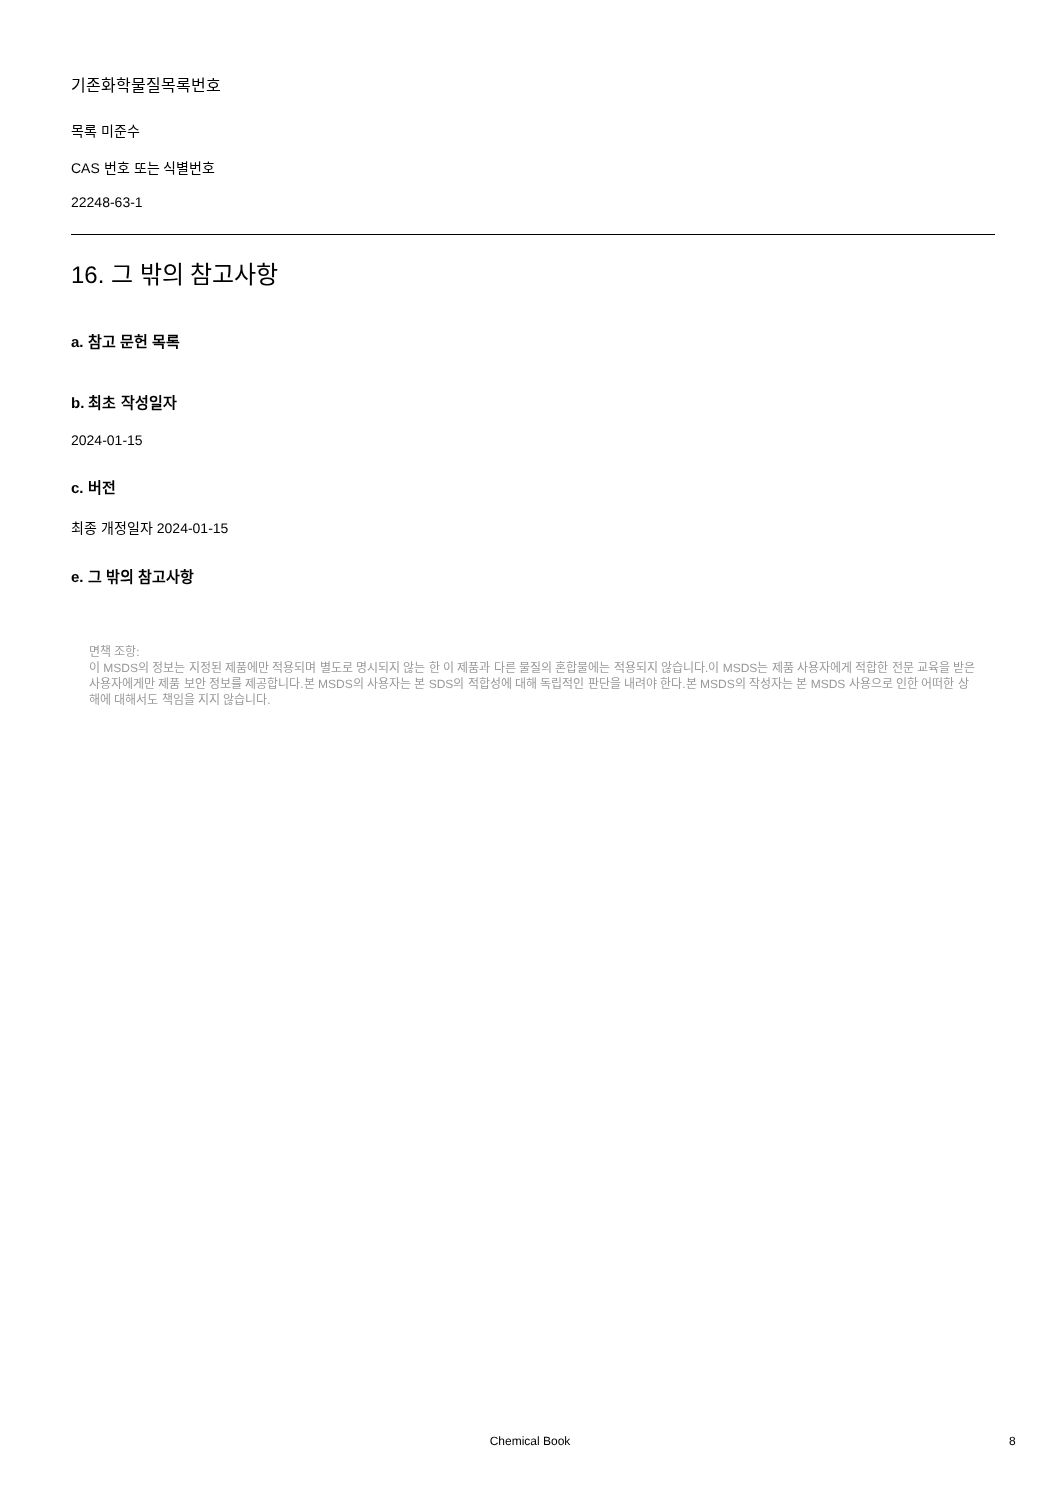기존화학물질목록번호
목록 미준수
CAS 번호 또는 식별번호
22248-63-1
16. 그 밖의 참고사항
a. 참고 문헌 목록
b. 최초 작성일자
2024-01-15
c. 버전
최종 개정일자 2024-01-15
e. 그 밖의 참고사항
면책 조항:
이 MSDS의 정보는 지정된 제품에만 적용되며 별도로 명시되지 않는 한 이 제품과 다른 물질의 혼합물에는 적용되지 않습니다.이 MSDS는 제품 사용자에게 적합한 전문 교육을 받은 사용자에게만 제품 보안 정보를 제공합니다.본 MSDS의 사용자는 본 SDS의 적합성에 대해 독립적인 판단을 내려야 한다.본 MSDS의 작성자는 본 MSDS 사용으로 인한 어떠한 상해에 대해서도 책임을 지지 않습니다.
Chemical Book 8